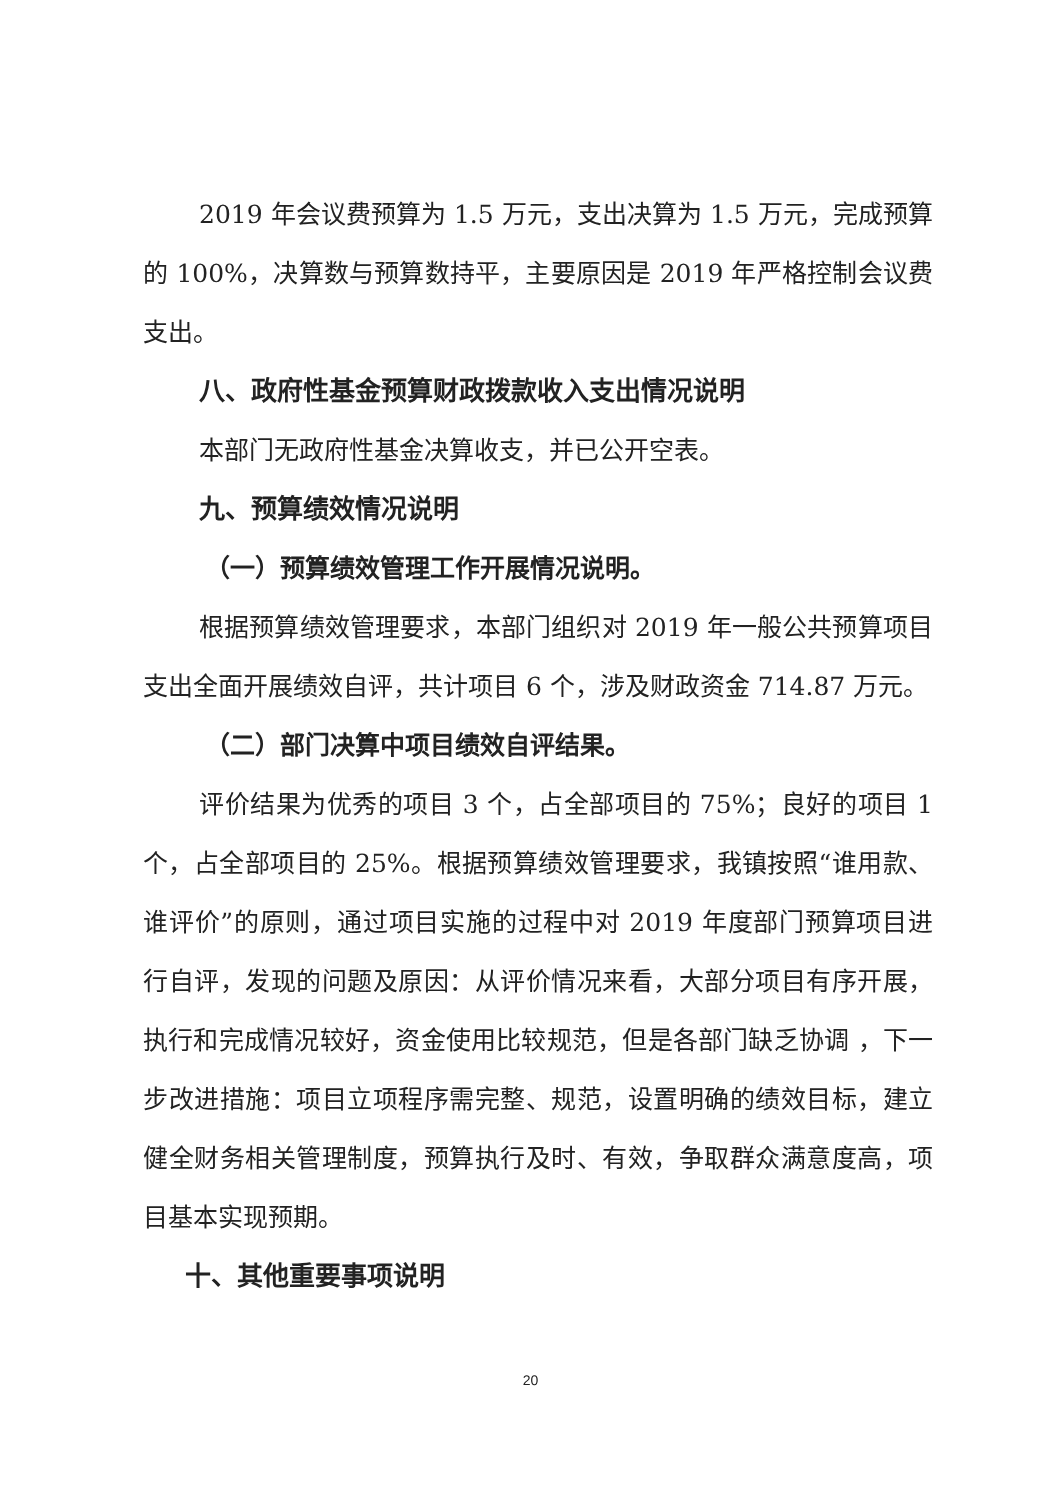2019 年会议费预算为 1.5 万元，支出决算为 1.5 万元，完成预算的 100%，决算数与预算数持平，主要原因是 2019 年严格控制会议费支出。
八、政府性基金预算财政拨款收入支出情况说明
本部门无政府性基金决算收支，并已公开空表。
九、预算绩效情况说明
（一）预算绩效管理工作开展情况说明。
根据预算绩效管理要求，本部门组织对 2019 年一般公共预算项目支出全面开展绩效自评，共计项目 6 个，涉及财政资金 714.87 万元。
（二）部门决算中项目绩效自评结果。
评价结果为优秀的项目 3 个，占全部项目的 75%；良好的项目 1 个，占全部项目的 25%。根据预算绩效管理要求，我镇按照“谁用款、谁评价”的原则，通过项目实施的过程中对 2019 年度部门预算项目进行自评，发现的问题及原因：从评价情况来看，大部分项目有序开展，执行和完成情况较好，资金使用比较规范，但是各部门缺乏协调 ，下一步改进措施：项目立项程序需完整、规范，设置明确的绩效目标，建立健全财务相关管理制度，预算执行及时、有效，争取群众满意度高，项目基本实现预期。
十、其他重要事项说明
20